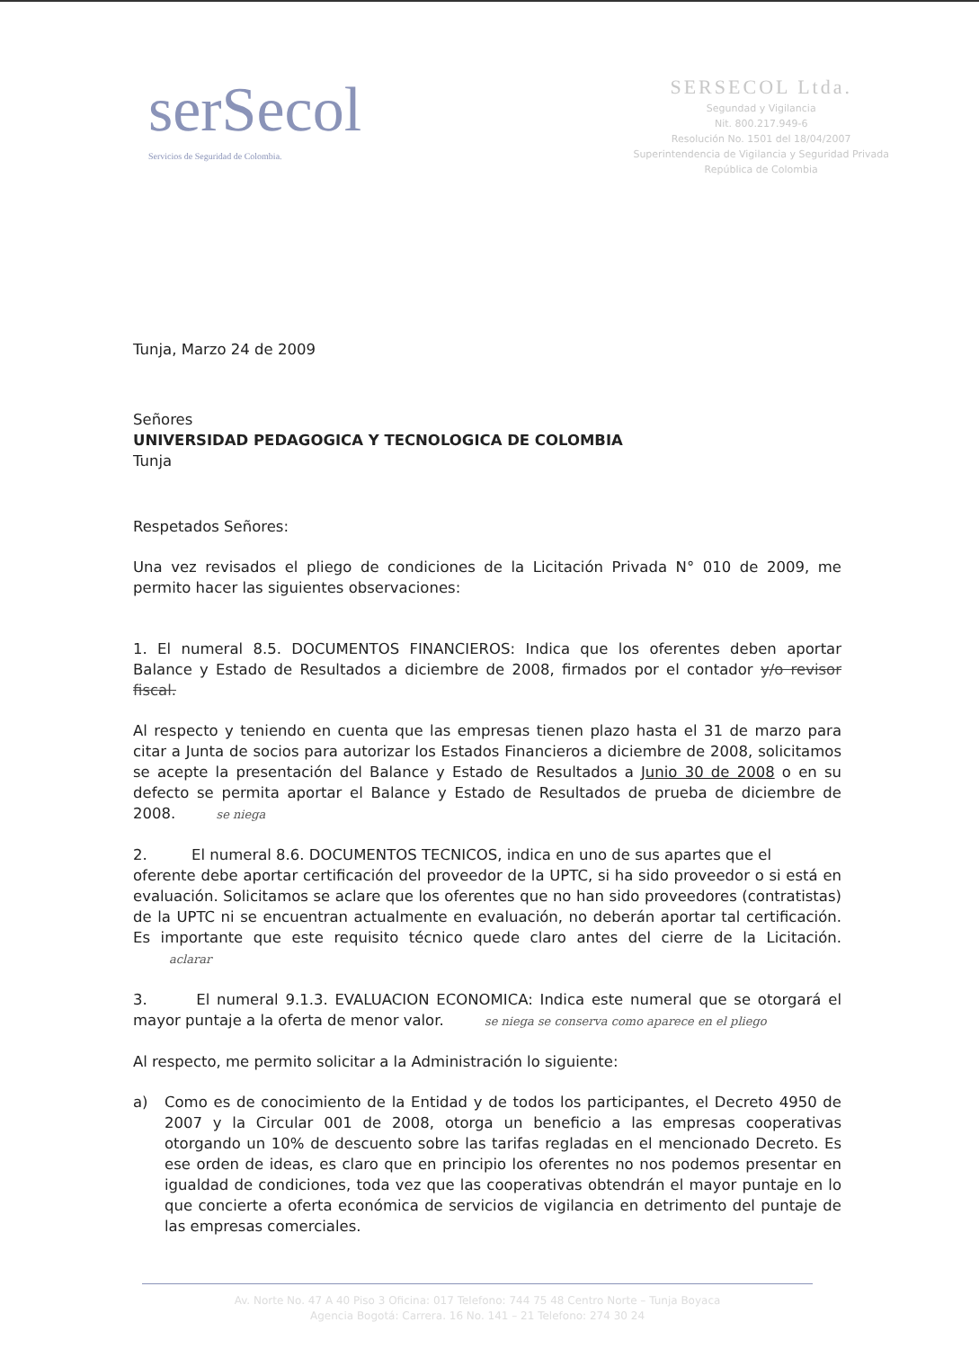serSecol
Servicios de Seguridad de Colombia.
SERSECOL Ltda.
Segundad y Vigilancia
Nit. 800.217.949-6
Resolución No. 1501 del 18/04/2007
Superintendencia de Vigilancia y Seguridad Privada
República de Colombia
Tunja, Marzo 24 de 2009
Señores
UNIVERSIDAD PEDAGOGICA Y TECNOLOGICA DE COLOMBIA
Tunja
Respetados Señores:
Una vez revisados el pliego de condiciones de la Licitación Privada N° 010 de 2009, me permito hacer las siguientes observaciones:
1. El numeral 8.5. DOCUMENTOS FINANCIEROS: Indica que los oferentes deben aportar Balance y Estado de Resultados a diciembre de 2008, firmados por el contador y/o revisor fiscal.
Al respecto y teniendo en cuenta que las empresas tienen plazo hasta el 31 de marzo para citar a Junta de socios para autorizar los Estados Financieros a diciembre de 2008, solicitamos se acepte la presentación del Balance y Estado de Resultados a Junio 30 de 2008 o en su defecto se permita aportar el Balance y Estado de Resultados de prueba de diciembre de 2008. se niega
2. El numeral 8.6. DOCUMENTOS TECNICOS, indica en uno de sus apartes que el
oferente debe aportar certificación del proveedor de la UPTC, si ha sido proveedor o si está en evaluación. Solicitamos se aclare que los oferentes que no han sido proveedores (contratistas) de la UPTC ni se encuentran actualmente en evaluación, no deberán aportar tal certificación. Es importante que este requisito técnico quede claro antes del cierre de la Licitación. aclarar
3. El numeral 9.1.3. EVALUACION ECONOMICA: Indica este numeral que se otorgará el mayor puntaje a la oferta de menor valor. se niega se conserva como aparece en el pliego
Al respecto, me permito solicitar a la Administración lo siguiente:
a) Como es de conocimiento de la Entidad y de todos los participantes, el Decreto 4950 de 2007 y la Circular 001 de 2008, otorga un beneficio a las empresas cooperativas otorgando un 10% de descuento sobre las tarifas regladas en el mencionado Decreto. Es ese orden de ideas, es claro que en principio los oferentes no nos podemos presentar en igualdad de condiciones, toda vez que las cooperativas obtendrán el mayor puntaje en lo que concierte a oferta económica de servicios de vigilancia en detrimento del puntaje de las empresas comerciales.
Av. Norte No. 47 A 40 Piso 3 Oficina: 017 Telefono: 744 75 48 Centro Norte – Tunja Boyaca
Agencia Bogotá: Carrera. 16 No. 141 – 21 Telefono: 274 30 24